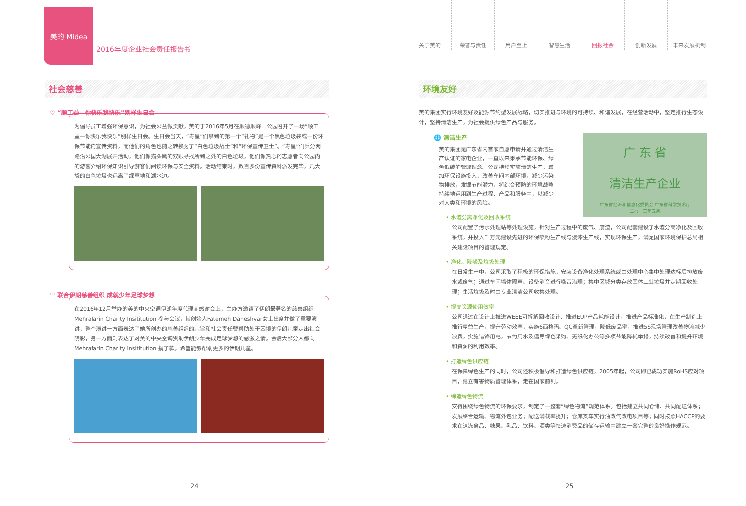美的 Midea
2016年度企业社会责任报告书
关于美的 荣誉与责任 用户至上 智慧生活 回报社会 创新发展 未来发展机制
社会慈善
♡ “顺工益—你快乐我快乐”别样生日会
为倡导员工增强环保意识，为社会公益做贡献，美的于2016年5月在顺德顺峰山公园召开了一场“顺工益—你快乐我快乐”别样生日会。生日会当天，“寿星”们拿到的第一个“礼物”是一个黑色垃圾袋或一份环保节能的宣传资料，而他们的角色也随之转换为了“白色垃圾战士”和“环保宣传卫士”。“寿星”们兵分两路沿公园大湖展开活动，他们像猫头鹰的双眼寻找所到之处的白色垃圾，他们像热心的志愿者向公园内的游客介绍环保知识引导游客们阅读环保与安全资料。活动结束时，数百多份宣传资料派发完毕，几大袋的白色垃圾也远离了绿草地和湖水边。
♡ 联合伊朗慈善组织 成就少年足球梦想
在2016年12月举办的美的中央空调伊朗年度代理商感谢会上，主办方邀请了伊朗最著名的慈善组织Mehrafarin Charity Insititution 参与会议，其创始人Fatemeh Daneshvar女士出席并做了重要演讲，整个演讲一方面表达了她所创办的慈善组织的宗旨和社会责任暨帮助处于困境的伊朗儿童走出社会阴影，另一方面则表达了对美的中央空调资助伊朗少年完成足球梦想的感激之情。会后大部分人都向Mehrafarin Charity Insititution 捐了款，希望能够帮助更多的伊朗儿童。
环境友好
美的集团实行环境友好及能源节约型发展战略，切实推进与环境的可持续、和谐发展，在经营活动中，坚定推行生态设计，坚持清洁生产，为社会提供绿色产品与服务。
广 东 省
清洁生产企业
广东省经济和信息化委员会 广东省科学技术厅
二○一三年五月
🌐 清洁生产
美的集团是广东省内首家自愿申请并通过清洁生产认证的家电企业，一直以来秉承节能环保、绿色低碳的管理理念。公司持续实施清洁生产，增加环保设施投入，改善车间内部环境，减少污染物排放，发掘节能潜力，将综合预防的环境战略持续地运用到生产过程、产品和服务中，以减少对人类和环境的风险。
• 水渣分离净化及回收系统
公司配置了污水处理站等处理设施，针对生产过程中的废气、废渣，公司配套建设了水渣分离净化及回收系统，并投入千万元建设先进的环保喷粉生产线与浸漆生产线，实现环保生产，满足国家环境保护总局相关建设项目的管理规定。
• 净化、降噪及垃圾处理
在日常生产中，公司采取了积极的环保措施，安装设备净化处理系统或由处理中心集中处理达标后排放废水或废气；通过车间墙体隔声、设备消音进行噪音治理；集中区域分类存放固体工业垃圾并定期回收处理；生活垃圾及时由专业清洁公司收集处理。
• 提高资源使用效率
公司通过在设计上推进WEEE可拆解回收设计、推进EUP产品耗能设计，推进产品标准化，在生产制造上推行精益生产，提升劳动效率，实施6西格玛、QC革新管理，降低废品率，推进5S现场管理改善物流减少浪费，实施错锋用电，节约用水及倡导绿色采购、无纸化办公等多项节能降耗举措，持续改善和提升环境和资源的利用效率。
• 打造绿色供应链
在保障绿色生产的同时，公司还积极倡导和打造绿色供应链，2005年起，公司即已成功实施RoHS应对项目，建立有害物质管理体系，走在国家前列。
• 缔造绿色物流
安得围绕绿色物流的环保要求，制定了一整套“绿色物流”规范体系。包括建立共同仓储、共同配送体系；发展综合运输、物流外包业务；配送满载率提升；仓库叉车实行油改气改电项目等；同时按照HACCP的要求在速冻食品、糖果、乳品、饮料、酒类等快速消费品的储存运输中建立一套完整的良好操作规范。
24 25